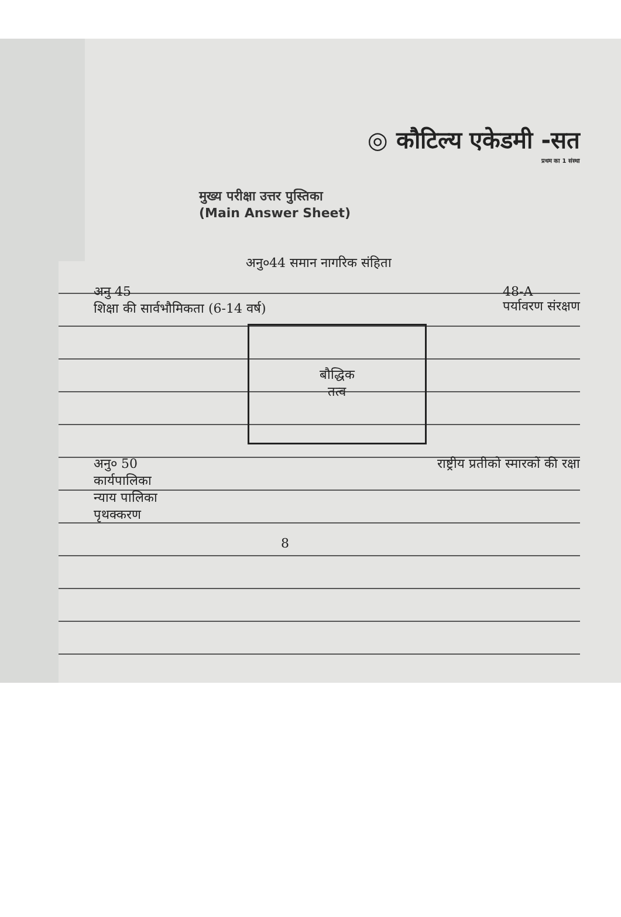◎ कौटिल्य एकेडमी -सत
प्रथम का 1 संस्था
मुख्य परीक्षा उत्तर पुस्तिका
(Main Answer Sheet)
अनु०44 समान नागरिक संहिता
अनु 45
शिक्षा की सार्वभौमिकता (6-14 वर्ष)
48-A
पर्यावरण संरक्षण
बौद्धिक
तत्व
अनु० 50
कार्यपालिका
न्याय पालिका
पृथक्करण
राष्ट्रीय प्रतीको स्मारकों की रक्षा
8